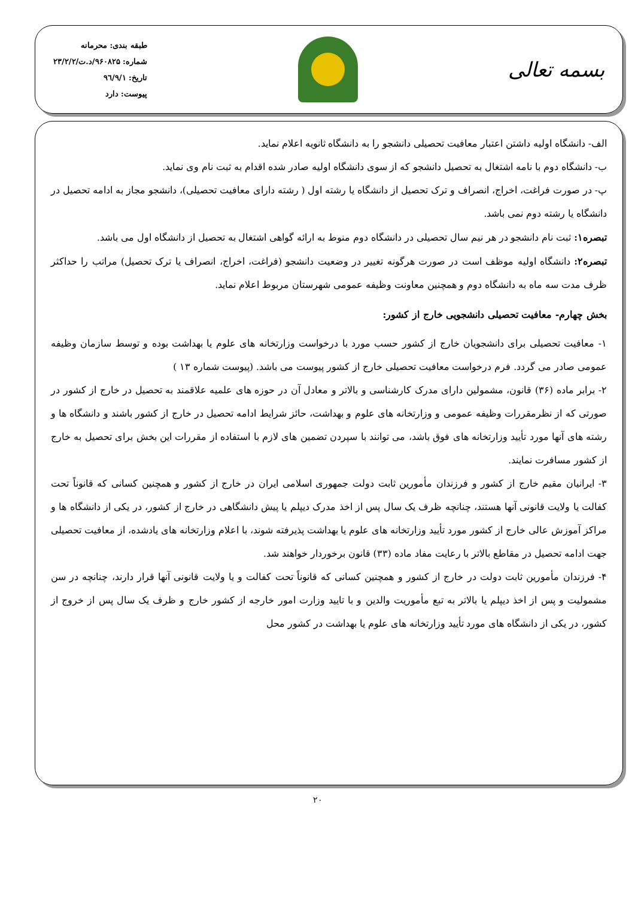بسمه تعالی
طبقه بندی: محرمانه
شماره: ۹۶۰۸۲۵/د.ت/۲۳/۲/۲
تاریخ: ۹٦/۹/۱
پیوست: دارد
الف- دانشگاه اولیه داشتن اعتبار معافیت تحصیلی دانشجو را به دانشگاه ثانویه اعلام نماید.
ب- دانشگاه دوم با نامه اشتغال به تحصیل دانشجو که از سوی دانشگاه اولیه صادر شده اقدام به ثبت نام وی نماید.
پ- در صورت فراغت، اخراج، انصراف و ترک تحصیل از دانشگاه یا رشته اول ( رشته دارای معافیت تحصیلی)، دانشجو مجاز به ادامه تحصیل در دانشگاه یا رشته دوم نمی باشد.
تبصره۱: ثبت نام دانشجو در هر نیم سال تحصیلی در دانشگاه دوم منوط به ارائه گواهی اشتغال به تحصیل از دانشگاه اول می باشد.
تبصره۲: دانشگاه اولیه موظف است در صورت هرگونه تغییر در وضعیت دانشجو (فراغت، اخراج، انصراف یا ترک تحصیل) مراتب را حداکثر ظرف مدت سه ماه به دانشگاه دوم و همچنین معاونت وظیفه عمومی شهرستان مربوط اعلام نماید.
بخش چهارم- معافیت تحصیلی دانشجویی خارج از کشور:
۱- معافیت تحصیلی برای دانشجویان خارج از کشور حسب مورد با درخواست وزارتخانه های علوم یا بهداشت بوده و توسط سازمان وظیفه عمومی صادر می گردد. فرم درخواست معافیت تحصیلی خارج از کشور پیوست می باشد. (پیوست شماره ۱۳ )
۲- برابر ماده (۳۶) قانون، مشمولین دارای مدرک کارشناسی و بالاتر و معادل آن در حوزه های علمیه علاقمند به تحصیل در خارج از کشور در صورتی که از نظرمقررات وظیفه عمومی و وزارتخانه های علوم و بهداشت، حائز شرایط ادامه تحصیل در خارج از کشور باشند و دانشگاه ها و رشته های آنها مورد تأیید وزارتخانه های فوق باشد، می توانند با سپردن تضمین های لازم با استفاده از مقررات این بخش برای تحصیل به خارج از کشور مسافرت نمایند.
۳- ایرانیان مقیم خارج از کشور و فرزندان مأمورین ثابت دولت جمهوری اسلامی ایران در خارج از کشور و همچنین کسانی که قانوناً تحت کفالت یا ولایت قانونی آنها هستند، چنانچه ظرف یک سال پس از اخذ مدرک دیپلم یا پیش دانشگاهی در خارج از کشور، در یکی از دانشگاه ها و مراکز آموزش عالی خارج از کشور مورد تأیید وزارتخانه های علوم یا بهداشت پذیرفته شوند، با اعلام وزارتخانه های یادشده، از معافیت تحصیلی جهت ادامه تحصیل در مقاطع بالاتر با رعایت مفاد ماده (۳۳) قانون برخوردار خواهند شد.
۴- فرزندان مأمورین ثابت دولت در خارج از کشور و همچنین کسانی که قانوناً تحت کفالت و یا ولایت قانونی آنها قرار دارند، چنانچه در سن مشمولیت و پس از اخذ دیپلم یا بالاتر به تبع مأموریت والدین و با تایید وزارت امور خارجه از کشور خارج و ظرف یک سال پس از خروج از کشور، در یکی از دانشگاه های مورد تأیید وزارتخانه های علوم یا بهداشت در کشور محل
۲۰